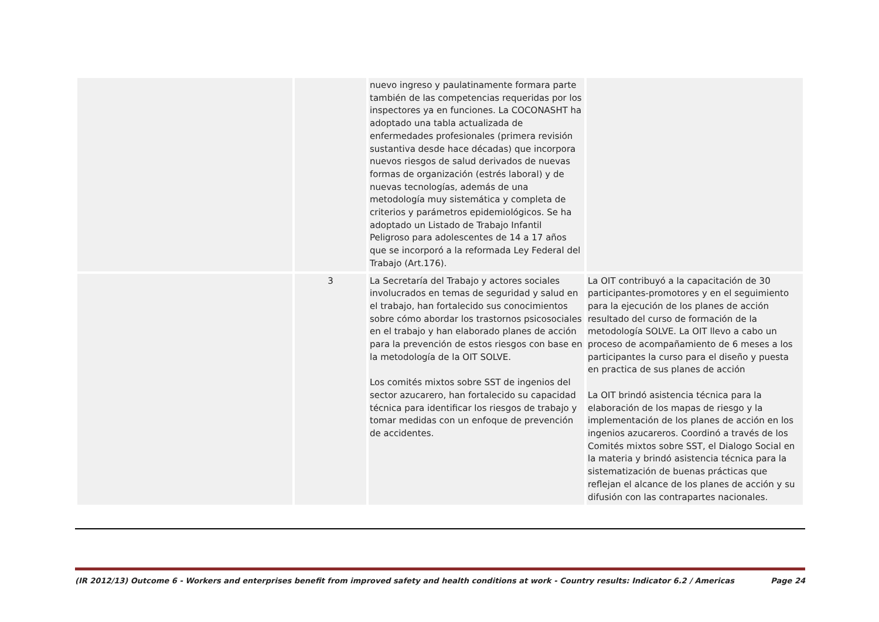| | | nuevo ingreso y paulatinamente formara parte también de las competencias requeridas por los inspectores ya en funciones. La COCONASHT ha adoptado una tabla actualizada de enfermedades profesionales (primera revisión sustantiva desde hace décadas) que incorpora nuevos riesgos de salud derivados de nuevas formas de organización (estrés laboral) y de nuevas tecnologías, además de una metodología muy sistemática y completa de criterios y parámetros epidemiológicos. Se ha adoptado un Listado de Trabajo Infantil Peligroso para adolescentes de 14 a 17 años que se incorporó a la reformada Ley Federal del Trabajo (Art.176). | |
| | 3 | La Secretaría del Trabajo y actores sociales involucrados en temas de seguridad y salud en el trabajo, han fortalecido sus conocimientos sobre cómo abordar los trastornos psicosociales en el trabajo y han elaborado planes de acción para la prevención de estos riesgos con base en la metodología de la OIT SOLVE. Los comités mixtos sobre SST de ingenios del sector azucarero, han fortalecido su capacidad técnica para identificar los riesgos de trabajo y tomar medidas con un enfoque de prevención de accidentes. | La OIT contribuyó a la capacitación de 30 participantes-promotores y en el seguimiento para la ejecución de los planes de acción resultado del curso de formación de la metodología SOLVE. La OIT llevo a cabo un proceso de acompañamiento de 6 meses a los participantes la curso para el diseño y puesta en practica de sus planes de acción La OIT brindó asistencia técnica para la elaboración de los mapas de riesgo y la implementación de los planes de acción en los ingenios azucareros. Coordinó a través de los Comités mixtos sobre SST, el Dialogo Social en la materia y brindó asistencia técnica para la sistematización de buenas prácticas que reflejan el alcance de los planes de acción y su difusión con las contrapartes nacionales. |
(IR 2012/13) Outcome 6 - Workers and enterprises benefit from improved safety and health conditions at work - Country results: Indicator 6.2 / Americas Page 24